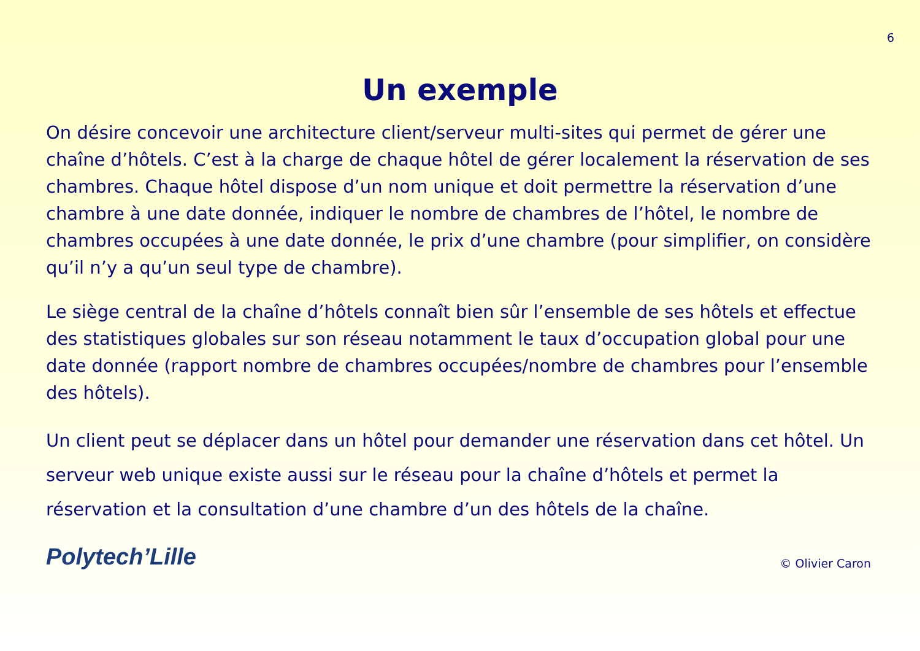6
Un exemple
On désire concevoir une architecture client/serveur multi-sites qui permet de gérer une chaîne d’hôtels. C’est à la charge de chaque hôtel de gérer localement la réservation de ses chambres. Chaque hôtel dispose d’un nom unique et doit permettre la réservation d’une chambre à une date donnée, indiquer le nombre de chambres de l’hôtel, le nombre de chambres occupées à une date donnée, le prix d’une chambre (pour simplifier, on considère qu’il n’y a qu’un seul type de chambre).
Le siège central de la chaîne d’hôtels connaît bien sûr l’ensemble de ses hôtels et effectue des statistiques globales sur son réseau notamment le taux d’occupation global pour une date donnée (rapport nombre de chambres occupées/nombre de chambres pour l’ensemble des hôtels).
Un client peut se déplacer dans un hôtel pour demander une réservation dans cet hôtel. Un serveur web unique existe aussi sur le réseau pour la chaîne d’hôtels et permet la réservation et la consultation d’une chambre d’un des hôtels de la chaîne.
Polytech’Lille
© Olivier Caron